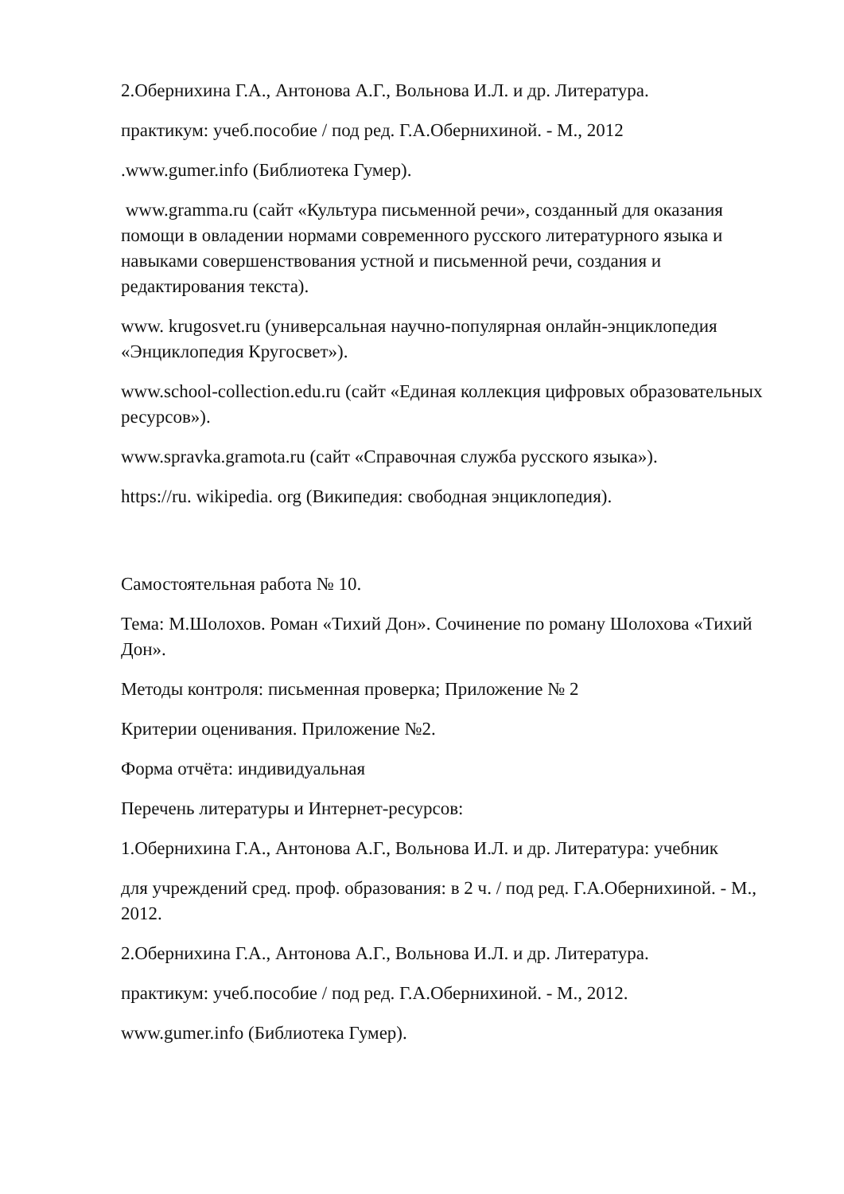2.Обернихина Г.А., Антонова А.Г., Вольнова И.Л. и др. Литература.
практикум: учеб.пособие / под ред. Г.А.Обернихиной. - М., 2012
.www.gumer.info (Библиотека Гумер).
www.gramma.ru (сайт «Культура письменной речи», созданный для оказания помощи в овладении нормами современного русского литературного языка и навыками совершенствования устной и письменной речи, создания и редактирования текста).
www. krugosvet.ru (универсальная научно-популярная онлайн-энциклопедия «Энциклопедия Кругосвет»).
www.school-collection.edu.ru (сайт «Единая коллекция цифровых образовательных ресурсов»).
www.spravka.gramota.ru (сайт «Справочная служба русского языка»).
https://ru. wikipedia. org (Википедия: свободная энциклопедия).
Самостоятельная работа № 10.
Тема: М.Шолохов. Роман «Тихий Дон». Сочинение по роману Шолохова «Тихий Дон».
Методы контроля: письменная проверка; Приложение № 2
Критерии оценивания. Приложение №2.
Форма отчёта: индивидуальная
Перечень литературы и Интернет-ресурсов:
1.Обернихина Г.А., Антонова А.Г., Вольнова И.Л. и др. Литература: учебник
для учреждений сред. проф. образования: в 2 ч. / под ред. Г.А.Обернихиной. - М., 2012.
2.Обернихина Г.А., Антонова А.Г., Вольнова И.Л. и др. Литература.
практикум: учеб.пособие / под ред. Г.А.Обернихиной. - М., 2012.
www.gumer.info (Библиотека Гумер).